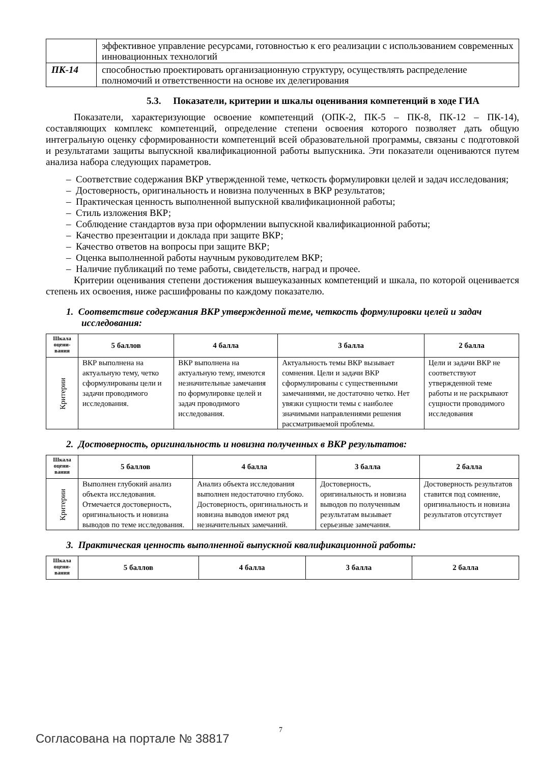| | эффективное управление ресурсами, готовностью к его реализации с использованием современных инновационных технологий |
| ПК-14 | способностью проектировать организационную структуру, осуществлять распределение полномочий и ответственности на основе их делегирования |
5.3. Показатели, критерии и шкалы оценивания компетенций в ходе ГИА
Показатели, характеризующие освоение компетенций (ОПК-2, ПК-5 – ПК-8, ПК-12 – ПК-14), составляющих комплекс компетенций, определение степени освоения которого позволяет дать общую интегральную оценку сформированности компетенций всей образовательной программы, связаны с подготовкой и результатами защиты выпускной квалификационной работы выпускника. Эти показатели оцениваются путем анализа набора следующих параметров.
– Соответствие содержания ВКР утвержденной теме, четкость формулировки целей и задач исследования;
– Достоверность, оригинальность и новизна полученных в ВКР результатов;
– Практическая ценность выполненной выпускной квалификационной работы;
– Стиль изложения ВКР;
– Соблюдение стандартов вуза при оформлении выпускной квалификационной работы;
– Качество презентации и доклада при защите ВКР;
– Качество ответов на вопросы при защите ВКР;
– Оценка выполненной работы научным руководителем ВКР;
– Наличие публикаций по теме работы, свидетельств, наград и прочее.
Критерии оценивания степени достижения вышеуказанных компетенций и шкала, по которой оценивается степень их освоения, ниже расшифрованы по каждому показателю.
1. Соответствие содержания ВКР утвержденной теме, четкость формулировки целей и задач исследования:
| Шкала оцени-вания | 5 баллов | 4 балла | 3 балла | 2 балла |
| --- | --- | --- | --- | --- |
| Критерии | ВКР выполнена на актуальную тему, четко сформулированы цели и задачи проводимого исследования. | ВКР выполнена на актуальную тему, имеются незначительные замечания по формулировке целей и задач проводимого исследования. | Актуальность темы ВКР вызывает сомнения. Цели и задачи ВКР сформулированы с существенными замечаниями, не достаточно четко. Нет увязки сущности темы с наиболее значимыми направлениями решения рассматриваемой проблемы. | Цели и задачи ВКР не соответствуют утвержденной теме работы и не раскрывают сущности проводимого исследования |
2. Достоверность, оригинальность и новизна полученных в ВКР результатов:
| Шкала оцени-вания | 5 баллов | 4 балла | 3 балла | 2 балла |
| --- | --- | --- | --- | --- |
| Критерии | Выполнен глубокий анализ объекта исследования. Отмечается достоверность, оригинальность и новизна выводов по теме исследования. | Анализ объекта исследования выполнен недостаточно глубоко. Достоверность, оригинальность и новизна выводов имеют ряд незначительных замечаний. | Достоверность, оригинальность и новизна выводов по полученным результатам вызывает серьезные замечания. | Достоверность результатов ставится под сомнение, оригинальность и новизна результатов отсутствует |
3. Практическая ценность выполненной выпускной квалификационной работы:
| Шкала оцени-вания | 5 баллов | 4 балла | 3 балла | 2 балла |
| --- | --- | --- | --- | --- |
7
Согласована на портале № 38817